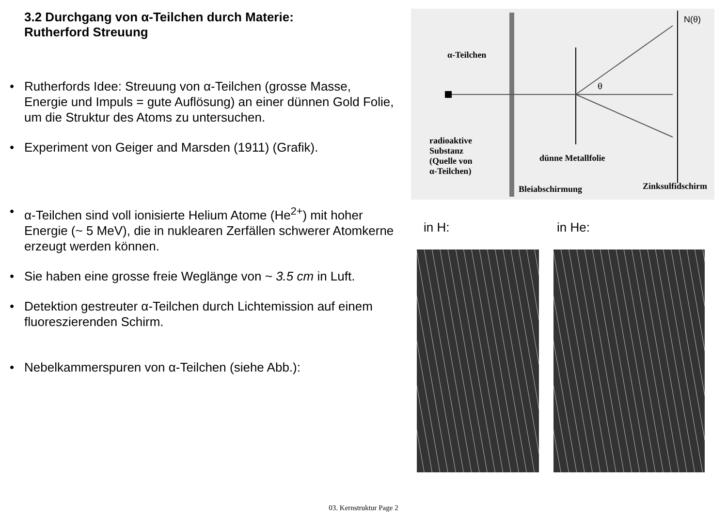3.2 Durchgang von α-Teilchen durch Materie:
Rutherford Streuung
• Rutherfords Idee: Streuung von α-Teilchen (grosse Masse, Energie und Impuls = gute Auflösung) an einer dünnen Gold Folie, um die Struktur des Atoms zu untersuchen.
• Experiment von Geiger and Marsden (1911) (Grafik).
• α-Teilchen sind voll ionisierte Helium Atome (He<sup>2+</sup>) mit hoher Energie (~ 5 MeV), die in nuklearen Zerfällen schwerer Atomkerne erzeugt werden können.
• Sie haben eine grosse freie Weglänge von ~ 3.5 cm in Luft.
• Detektion gestreuter α-Teilchen durch Lichtemission auf einem fluoreszierenden Schirm.
• Nebelkammerspuren von α-Teilchen (siehe Abb.):
α-Teilchen
radioaktive
Substanz
(Quelle von
α-Teilchen)
dünne Metallfolie
Bleiabschirmung Zinksulfidschirm
N(θ)
θ
in H: in He:
03. Kernstruktur Page 2